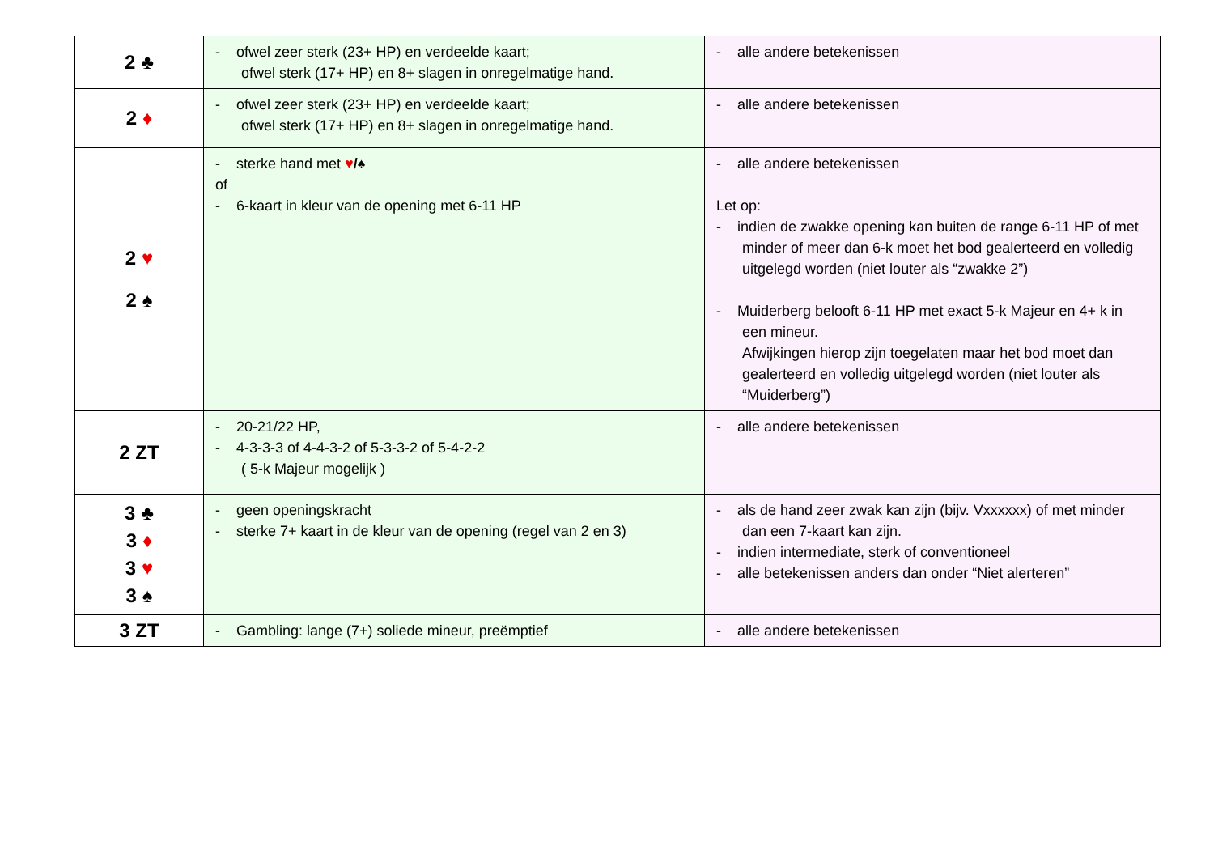| 2 ♣ | - ofwel zeer sterk (23+ HP) en verdeelde kaart; ofwel sterk (17+ HP) en 8+ slagen in onregelmatige hand. | - alle andere betekenissen |
| 2 ♦ | - ofwel zeer sterk (23+ HP) en verdeelde kaart; ofwel sterk (17+ HP) en 8+ slagen in onregelmatige hand. | - alle andere betekenissen |
| 2 ♥ 2 ♠ | - sterke hand met ♥ /♠ of - 6-kaart in kleur van de opening met 6-11 HP | - alle andere betekenissen Let op: - indien de zwakke opening kan buiten de range 6-11 HP of met minder of meer dan 6-k moet het bod gealerteerd en volledig uitgelegd worden (niet louter als “zwakke 2”) - Muiderberg belooft 6-11 HP met exact 5-k Majeur en 4+ k in een mineur. Afwijkingen hierop zijn toegelaten maar het bod moet dan gealerteerd en volledig uitgelegd worden (niet louter als “Muiderberg”) |
| 2 ZT | - 20-21/22 HP, - 4-3-3-3 of 4-4-3-2 of 5-3-3-2 of 5-4-2-2 ( 5-k Majeur mogelijk ) | - alle andere betekenissen |
| 3 ♣ 3 ♦ 3 ♥ 3 ♠ | - geen openingskracht - sterke 7+ kaart in de kleur van de opening (regel van 2 en 3) | - als de hand zeer zwak kan zijn (bijv. Vxxxxxx) of met minder dan een 7-kaart kan zijn. - indien intermediate, sterk of conventioneel - alle betekenissen anders dan onder “Niet alerteren” |
| 3 ZT | - Gambling: lange (7+) soliede mineur, preëmptief | - alle andere betekenissen |